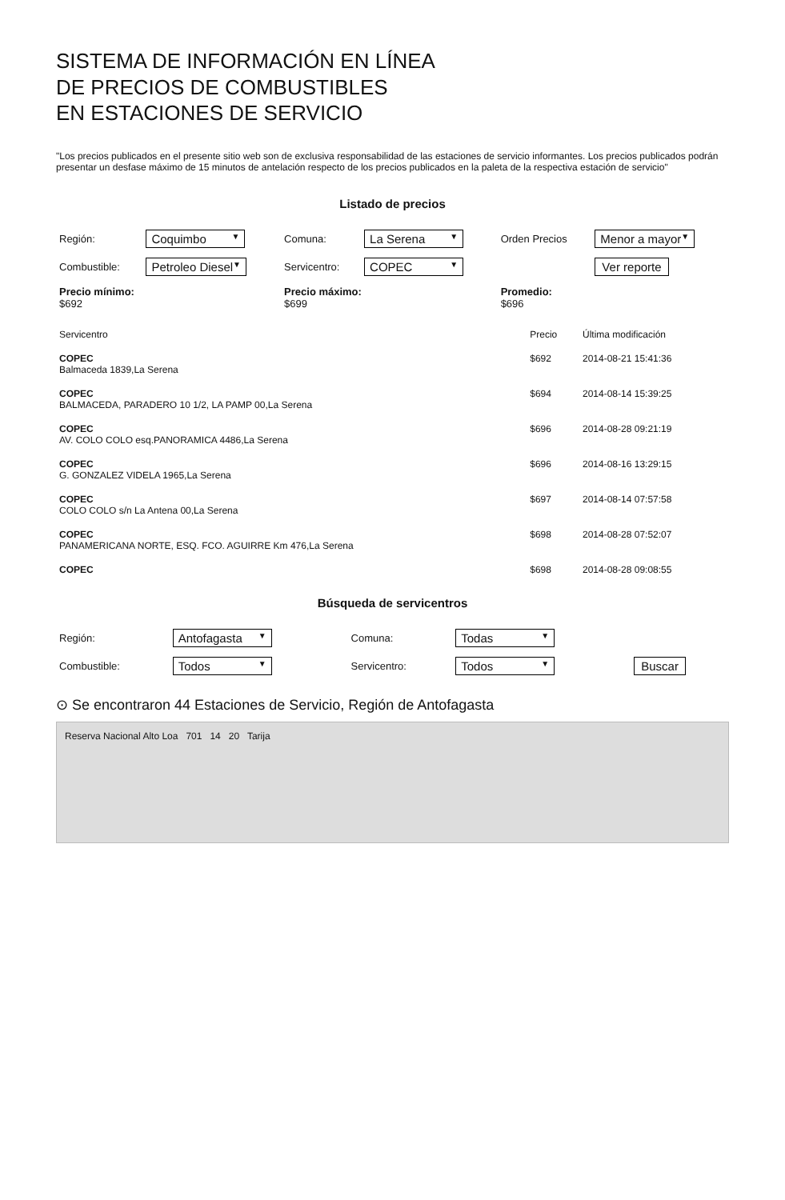SISTEMA DE INFORMACIÓN EN LÍNEA
DE PRECIOS DE COMBUSTIBLES
EN ESTACIONES DE SERVICIO
"Los precios publicados en el presente sitio web son de exclusiva responsabilidad de las estaciones de servicio informantes. Los precios publicados podrán presentar un desfase máximo de 15 minutos de antelación respecto de los precios publicados en la paleta de la respectiva estación de servicio"
Listado de precios
| Región: | Coquimbo ▼ | Comuna: | La Serena ▼ | Orden Precios | Menor a mayor ▼ |
| Combustible: | Petroleo Diesel ▼ | Servicentro: | COPEC ▼ | | Ver reporte |
| Precio mínimo: $692 | | Precio máximo: $699 | | Promedio: $696 | |
| Servicentro | Precio | Última modificación |
| --- | --- | --- |
| COPEC Balmaceda 1839,La Serena | $692 | 2014-08-21 15:41:36 |
| COPEC BALMACEDA, PARADERO 10 1/2, LA PAMP 00,La Serena | $694 | 2014-08-14 15:39:25 |
| COPEC AV. COLO COLO esq.PANORAMICA 4486,La Serena | $696 | 2014-08-28 09:21:19 |
| COPEC G. GONZALEZ VIDELA 1965,La Serena | $696 | 2014-08-16 13:29:15 |
| COPEC COLO COLO s/n La Antena 00,La Serena | $697 | 2014-08-14 07:57:58 |
| COPEC PANAMERICANA NORTE, ESQ. FCO. AGUIRRE Km 476,La Serena | $698 | 2014-08-28 07:52:07 |
| COPEC | $698 | 2014-08-28 09:08:55 |
Búsqueda de servicentros
| Región: | Antofagasta ▼ | Comuna: | Todas ▼ | |
| Combustible: | Todos ▼ | Servicentro: | Todos ▼ | Buscar |
⊙ Se encontraron 44 Estaciones de Servicio, Región de Antofagasta
Reserva Nacional Alto Loa 701 14 20 Tarija